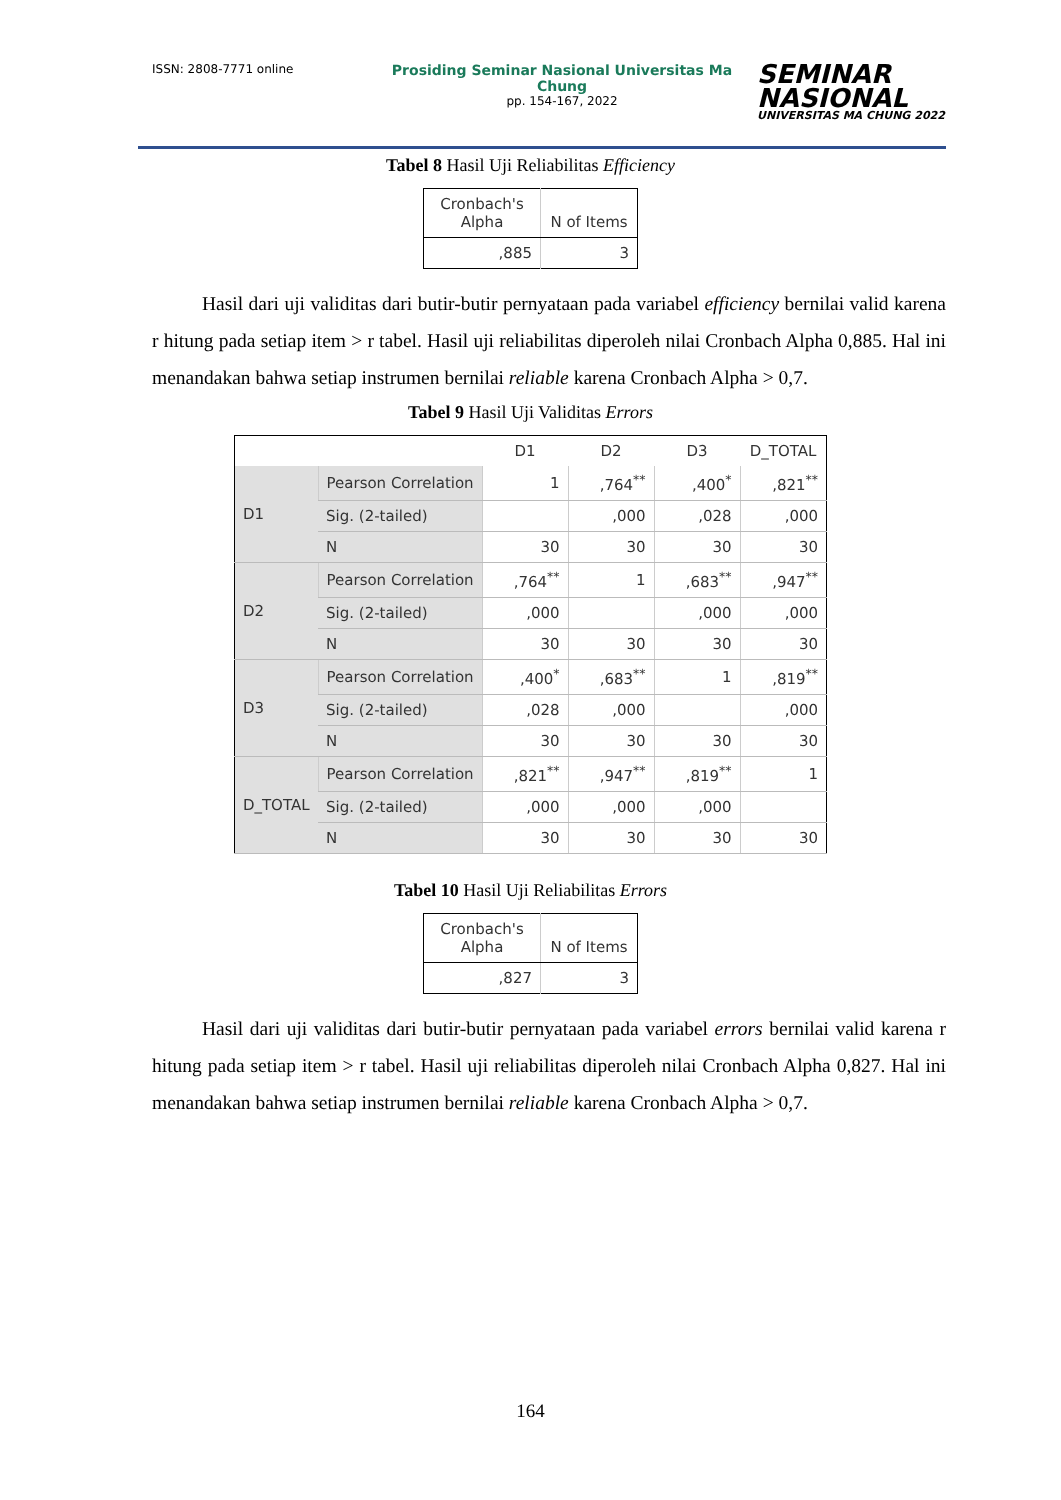ISSN: 2808-7771 online
Prosiding Seminar Nasional Universitas Ma Chung
pp. 154-167, 2022
SEMINAR
NASIONAL
UNIVERSITAS MA CHUNG 2022
Tabel 8 Hasil Uji Reliabilitas Efficiency
| Cronbach's Alpha | N of Items |
| --- | --- |
| ,885 | 3 |
Hasil dari uji validitas dari butir-butir pernyataan pada variabel efficiency bernilai valid karena r hitung pada setiap item > r tabel. Hasil uji reliabilitas diperoleh nilai Cronbach Alpha 0,885. Hal ini menandakan bahwa setiap instrumen bernilai reliable karena Cronbach Alpha > 0,7.
Tabel 9 Hasil Uji Validitas Errors
| | | D1 | D2 | D3 | D_TOTAL |
| --- | --- | --- | --- | --- | --- |
| D1 | Pearson Correlation | 1 | ,764<sup>**</sup> | ,400<sup>*</sup> | ,821<sup>**</sup> |
| | Sig. (2-tailed) | | ,000 | ,028 | ,000 |
| | N | 30 | 30 | 30 | 30 |
| D2 | Pearson Correlation | ,764<sup>**</sup> | 1 | ,683<sup>**</sup> | ,947<sup>**</sup> |
| | Sig. (2-tailed) | ,000 | | ,000 | ,000 |
| | N | 30 | 30 | 30 | 30 |
| D3 | Pearson Correlation | ,400<sup>*</sup> | ,683<sup>**</sup> | 1 | ,819<sup>**</sup> |
| | Sig. (2-tailed) | ,028 | ,000 | | ,000 |
| | N | 30 | 30 | 30 | 30 |
| D_TOTAL | Pearson Correlation | ,821<sup>**</sup> | ,947<sup>**</sup> | ,819<sup>**</sup> | 1 |
| | Sig. (2-tailed) | ,000 | ,000 | ,000 | |
| | N | 30 | 30 | 30 | 30 |
Tabel 10 Hasil Uji Reliabilitas Errors
| Cronbach's Alpha | N of Items |
| --- | --- |
| ,827 | 3 |
Hasil dari uji validitas dari butir-butir pernyataan pada variabel errors bernilai valid karena r hitung pada setiap item > r tabel. Hasil uji reliabilitas diperoleh nilai Cronbach Alpha 0,827. Hal ini menandakan bahwa setiap instrumen bernilai reliable karena Cronbach Alpha > 0,7.
164